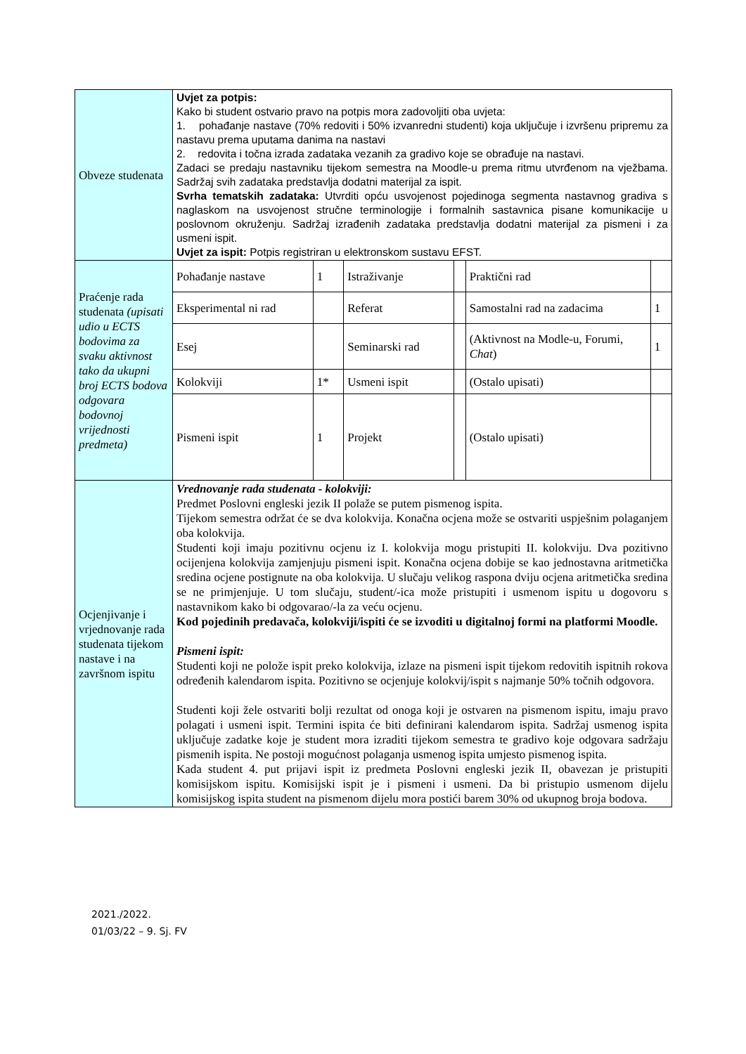| Obveze studenata | Uvjet za potpis: Kako bi student ostvario pravo na potpis mora zadovoljiti oba uvjeta: 1. pohađanje nastave (70% redoviti i 50% izvanredni studenti) koja uključuje i izvršenu pripremu za nastavu prema uputama danima na nastavi 2. redovita i točna izrada zadataka vezanih za gradivo koje se obrađuje na nastavi. Zadaci se predaju nastavniku tijekom semestra na Moodle-u prema ritmu utvrđenom na vježbama. Sadržaj svih zadataka predstavlja dodatni materijal za ispit. Svrha tematskih zadataka: Utvrditi opću usvojenost pojedinoga segmenta nastavnog gradiva s naglaskom na usvojenost stručne terminologije i formalnih sastavnica pisane komunikacije u poslovnom okruženju. Sadržaj izrađenih zadataka predstavlja dodatni materijal za pismeni i za usmeni ispit. Uvjet za ispit: Potpis registriran u elektronskom sustavu EFST. | | | | | |
| Praćenje rada studenata (upisati udio u ECTS bodovima za svaku aktivnost tako da ukupni broj ECTS bodova odgovara bodovnoj vrijednosti predmeta) | Pohađanje nastave | 1 | Istraživanje | | Praktični rad | |
| | Eksperimental ni rad | | Referat | | Samostalni rad na zadacima | 1 |
| | Esej | | Seminarski rad | | (Aktivnost na Modle-u, Forumi, Chat ) | 1 |
| | Kolokviji | 1* | Usmeni ispit | | (Ostalo upisati) | |
| | Pismeni ispit | 1 | Projekt | | (Ostalo upisati) | |
| Ocjenjivanje i vrjednovanje rada studenata tijekom nastave i na završnom ispitu | Vrednovanje rada studenata - kolokviji: Predmet Poslovni engleski jezik II polaže se putem pismenog ispita. Tijekom semestra održat će se dva kolokvija. Konačna ocjena može se ostvariti uspješnim polaganjem oba kolokvija. Studenti koji imaju pozitivnu ocjenu iz I. kolokvija mogu pristupiti II. kolokviju. Dva pozitivno ocijenjena kolokvija zamjenjuju pismeni ispit. Konačna ocjena dobije se kao jednostavna aritmetička sredina ocjene postignute na oba kolokvija. U slučaju velikog raspona dviju ocjena aritmetička sredina se ne primjenjuje. U tom slučaju, student/-ica može pristupiti i usmenom ispitu u dogovoru s nastavnikom kako bi odgovarao/-la za veću ocjenu. Kod pojedinih predavača, kolokviji/ispiti će se izvoditi u digitalnoj formi na platformi Moodle. Pismeni ispit: Studenti koji ne polože ispit preko kolokvija, izlaze na pismeni ispit tijekom redovitih ispitnih rokova određenih kalendarom ispita. Pozitivno se ocjenjuje kolokvij/ispit s najmanje 50% točnih odgovora. Studenti koji žele ostvariti bolji rezultat od onoga koji je ostvaren na pismenom ispitu, imaju pravo polagati i usmeni ispit. Termini ispita će biti definirani kalendarom ispita. Sadržaj usmenog ispita uključuje zadatke koje je student mora izraditi tijekom semestra te gradivo koje odgovara sadržaju pismenih ispita. Ne postoji mogućnost polaganja usmenog ispita umjesto pismenog ispita. Kada student 4. put prijavi ispit iz predmeta Poslovni engleski jezik II, obavezan je pristupiti komisijskom ispitu. Komisijski ispit je i pismeni i usmeni. Da bi pristupio usmenom dijelu komisijskog ispita student na pismenom dijelu mora postići barem 30% od ukupnog broja bodova. | | | | | |
2021./2022.
01/03/22 – 9. Sj. FV